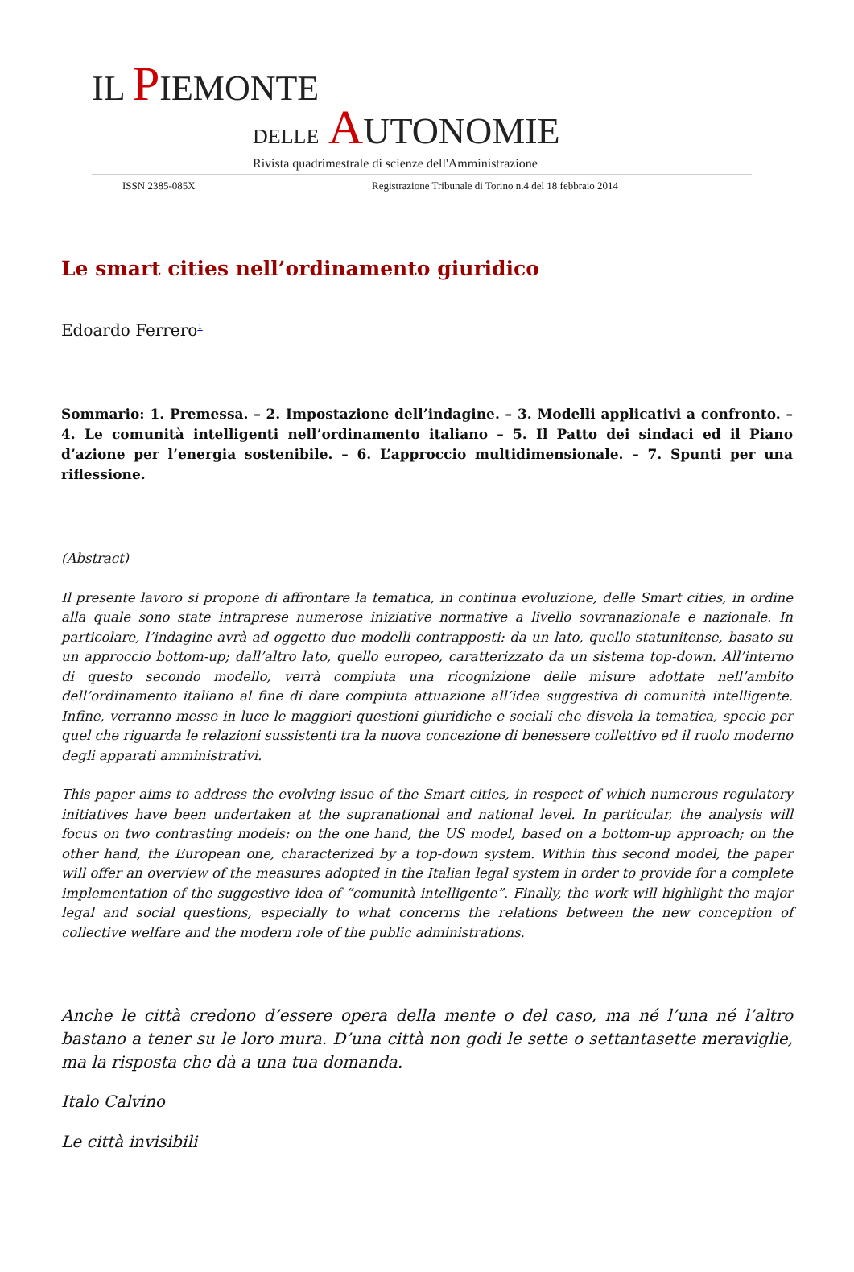IL PIEMONTE
DELLE AUTONOMIE
Rivista quadrimestrale di scienze dell'Amministrazione
ISSN 2385-085X Registrazione Tribunale di Torino n.4 del 18 febbraio 2014
Le smart cities nell’ordinamento giuridico
Edoardo Ferrero<sup>1</sup>
Sommario: 1. Premessa. – 2. Impostazione dell’indagine. – 3. Modelli applicativi a confronto. – 4. Le comunità intelligenti nell’ordinamento italiano – 5. Il Patto dei sindaci ed il Piano d’azione per l’energia sostenibile. – 6. L’approccio multidimensionale. – 7. Spunti per una riflessione.
(Abstract)
Il presente lavoro si propone di affrontare la tematica, in continua evoluzione, delle Smart cities, in ordine alla quale sono state intraprese numerose iniziative normative a livello sovranazionale e nazionale. In particolare, l’indagine avrà ad oggetto due modelli contrapposti: da un lato, quello statunitense, basato su un approccio bottom-up; dall’altro lato, quello europeo, caratterizzato da un sistema top-down. All’interno di questo secondo modello, verrà compiuta una ricognizione delle misure adottate nell’ambito dell’ordinamento italiano al fine di dare compiuta attuazione all’idea suggestiva di comunità intelligente. Infine, verranno messe in luce le maggiori questioni giuridiche e sociali che disvela la tematica, specie per quel che riguarda le relazioni sussistenti tra la nuova concezione di benessere collettivo ed il ruolo moderno degli apparati amministrativi.
This paper aims to address the evolving issue of the Smart cities, in respect of which numerous regulatory initiatives have been undertaken at the supranational and national level. In particular, the analysis will focus on two contrasting models: on the one hand, the US model, based on a bottom-up approach; on the other hand, the European one, characterized by a top-down system. Within this second model, the paper will offer an overview of the measures adopted in the Italian legal system in order to provide for a complete implementation of the suggestive idea of “comunità intelligente”. Finally, the work will highlight the major legal and social questions, especially to what concerns the relations between the new conception of collective welfare and the modern role of the public administrations.
Anche le città credono d’essere opera della mente o del caso, ma né l’una né l’altro bastano a tener su le loro mura. D’una città non godi le sette o settantasette meraviglie, ma la risposta che dà a una tua domanda.
Italo Calvino
Le città invisibili